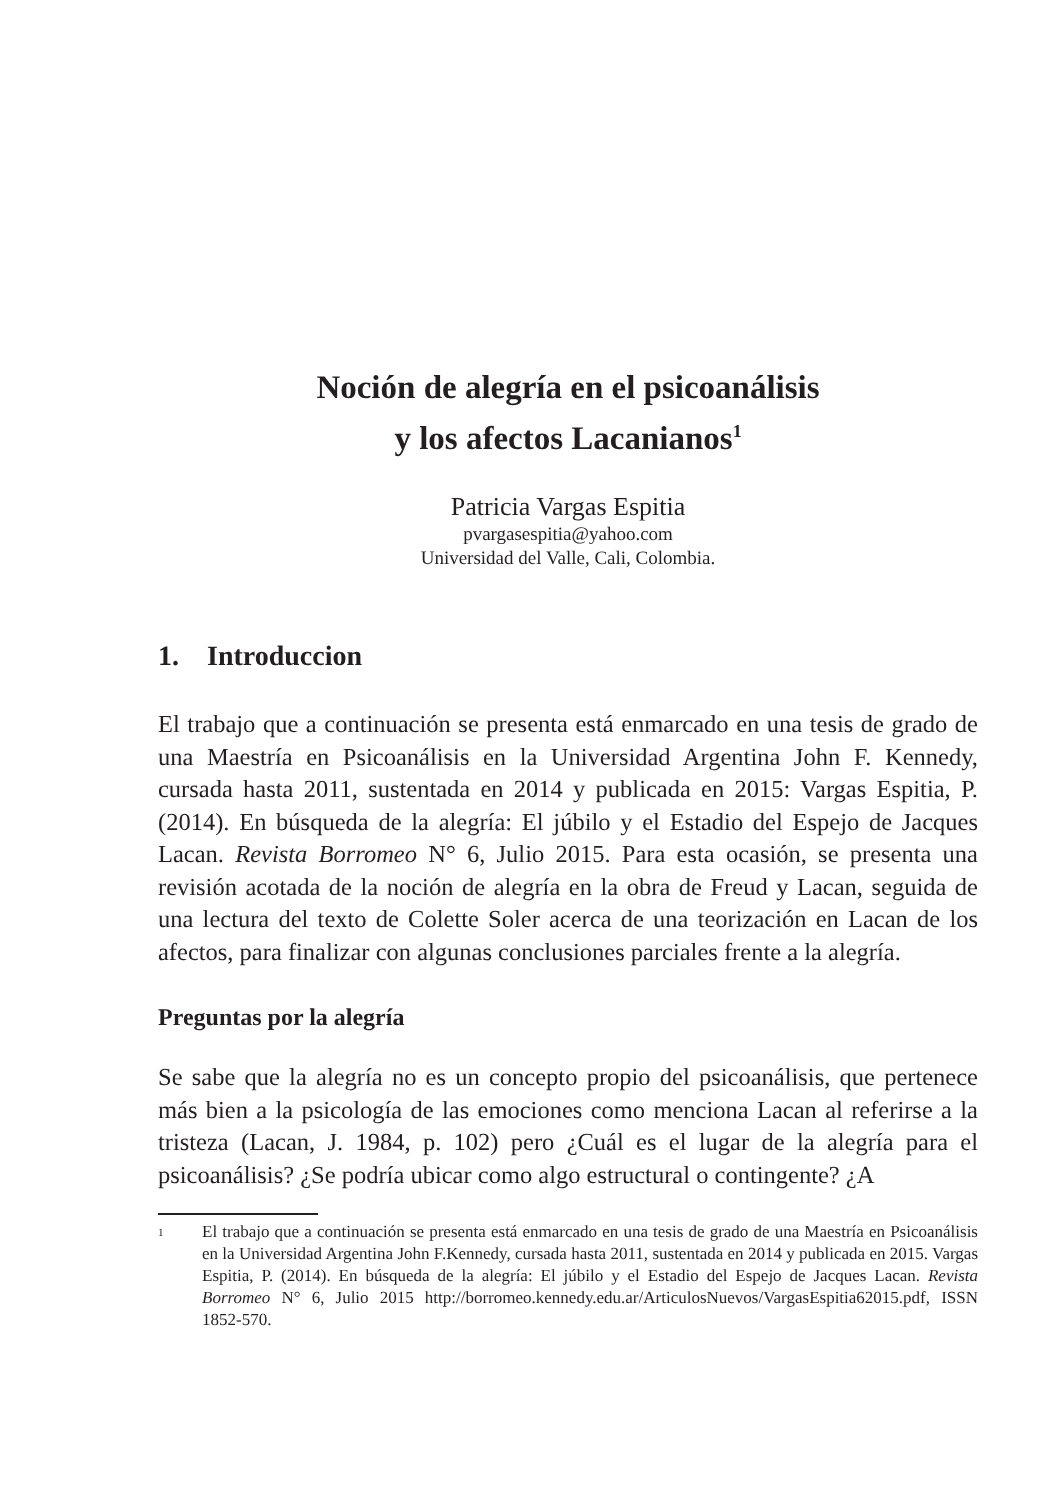Noción de alegría en el psicoanálisis
y los afectos Lacanianos<sup>1</sup>
Patricia Vargas Espitia
pvargasespitia@yahoo.com
Universidad del Valle, Cali, Colombia.
1. Introduccion
El trabajo que a continuación se presenta está enmarcado en una tesis de grado de una Maestría en Psicoanálisis en la Universidad Argentina John F. Kennedy, cursada hasta 2011, sustentada en 2014 y publicada en 2015: Vargas Espitia, P. (2014). En búsqueda de la alegría: El júbilo y el Estadio del Espejo de Jacques Lacan. Revista Borromeo N° 6, Julio 2015. Para esta ocasión, se presenta una revisión acotada de la noción de alegría en la obra de Freud y Lacan, seguida de una lectura del texto de Colette Soler acerca de una teorización en Lacan de los afectos, para finalizar con algunas conclusiones parciales frente a la alegría.
Preguntas por la alegría
Se sabe que la alegría no es un concepto propio del psicoanálisis, que pertenece más bien a la psicología de las emociones como menciona Lacan al referirse a la tristeza (Lacan, J. 1984, p. 102) pero ¿Cuál es el lugar de la alegría para el psicoanálisis? ¿Se podría ubicar como algo estructural o contingente? ¿A
1 El trabajo que a continuación se presenta está enmarcado en una tesis de grado de una Maestría en Psicoanálisis en la Universidad Argentina John F.Kennedy, cursada hasta 2011, sustentada en 2014 y publicada en 2015. Vargas Espitia, P. (2014). En búsqueda de la alegría: El júbilo y el Estadio del Espejo de Jacques Lacan. Revista Borromeo N° 6, Julio 2015 http://borromeo.kennedy.edu.ar/ArticulosNuevos/VargasEspitia62015.pdf, ISSN 1852-570.